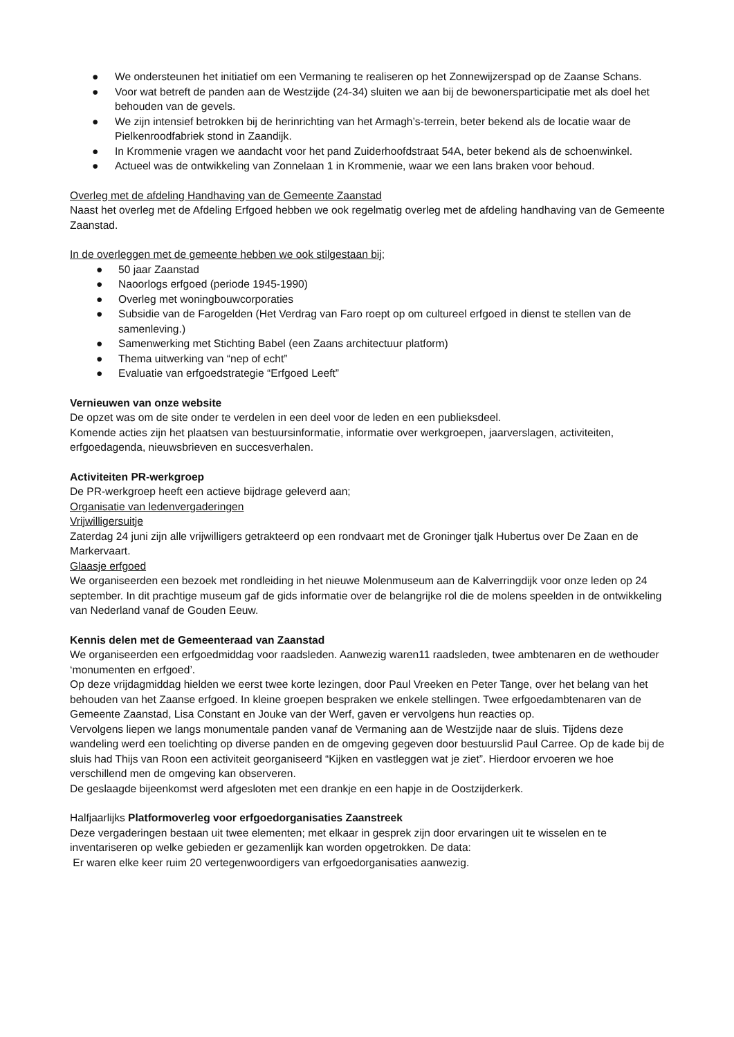● We ondersteunen het initiatief om een Vermaning te realiseren op het Zonnewijzerspad op de Zaanse Schans.
● Voor wat betreft de panden aan de Westzijde (24-34) sluiten we aan bij de bewonersparticipatie met als doel het behouden van de gevels.
● We zijn intensief betrokken bij de herinrichting van het Armagh’s-terrein, beter bekend als de locatie waar de Pielkenroodfabriek stond in Zaandijk.
● In Krommenie vragen we aandacht voor het pand Zuiderhoofdstraat 54A, beter bekend als de schoenwinkel.
● Actueel was de ontwikkeling van Zonnelaan 1 in Krommenie, waar we een lans braken voor behoud.
Overleg met de afdeling Handhaving van de Gemeente Zaanstad
Naast het overleg met de Afdeling Erfgoed hebben we ook regelmatig overleg met de afdeling handhaving van de Gemeente Zaanstad.
In de overleggen met de gemeente hebben we ook stilgestaan bij;
● 50 jaar Zaanstad
● Naoorlogs erfgoed (periode 1945-1990)
● Overleg met woningbouwcorporaties
● Subsidie van de Farogelden (Het Verdrag van Faro roept op om cultureel erfgoed in dienst te stellen van de samenleving.)
● Samenwerking met Stichting Babel (een Zaans architectuur platform)
● Thema uitwerking van “nep of echt”
● Evaluatie van erfgoedstrategie “Erfgoed Leeft”
Vernieuwen van onze website
De opzet was om de site onder te verdelen in een deel voor de leden en een publieksdeel.
Komende acties zijn het plaatsen van bestuursinformatie, informatie over werkgroepen, jaarverslagen, activiteiten, erfgoedagenda, nieuwsbrieven en succesverhalen.
Activiteiten PR-werkgroep
De PR-werkgroep heeft een actieve bijdrage geleverd aan;
Organisatie van ledenvergaderingen
Vrijwilligersuitje
Zaterdag 24 juni zijn alle vrijwilligers getrakteerd op een rondvaart met de Groninger tjalk Hubertus over De Zaan en de Markervaart.
Glaasje erfgoed
We organiseerden een bezoek met rondleiding in het nieuwe Molenmuseum aan de Kalverringdijk voor onze leden op 24 september. In dit prachtige museum gaf de gids informatie over de belangrijke rol die de molens speelden in de ontwikkeling van Nederland vanaf de Gouden Eeuw.
Kennis delen met de Gemeenteraad van Zaanstad
We organiseerden een erfgoedmiddag voor raadsleden. Aanwezig waren11 raadsleden, twee ambtenaren en de wethouder ‘monumenten en erfgoed’.
Op deze vrijdagmiddag hielden we eerst twee korte lezingen, door Paul Vreeken en Peter Tange, over het belang van het behouden van het Zaanse erfgoed. In kleine groepen bespraken we enkele stellingen. Twee erfgoedambtenaren van de Gemeente Zaanstad, Lisa Constant en Jouke van der Werf, gaven er vervolgens hun reacties op.
Vervolgens liepen we langs monumentale panden vanaf de Vermaning aan de Westzijde naar de sluis. Tijdens deze wandeling werd een toelichting op diverse panden en de omgeving gegeven door bestuurslid Paul Carree. Op de kade bij de sluis had Thijs van Roon een activiteit georganiseerd “Kijken en vastleggen wat je ziet”. Hierdoor ervoeren we hoe verschillend men de omgeving kan observeren.
De geslaagde bijeenkomst werd afgesloten met een drankje en een hapje in de Oostzijderkerk.
Halfjaarlijks Platformoverleg voor erfgoedorganisaties Zaanstreek
Deze vergaderingen bestaan uit twee elementen; met elkaar in gesprek zijn door ervaringen uit te wisselen en te inventariseren op welke gebieden er gezamenlijk kan worden opgetrokken. De data:
Er waren elke keer ruim 20 vertegenwoordigers van erfgoedorganisaties aanwezig.